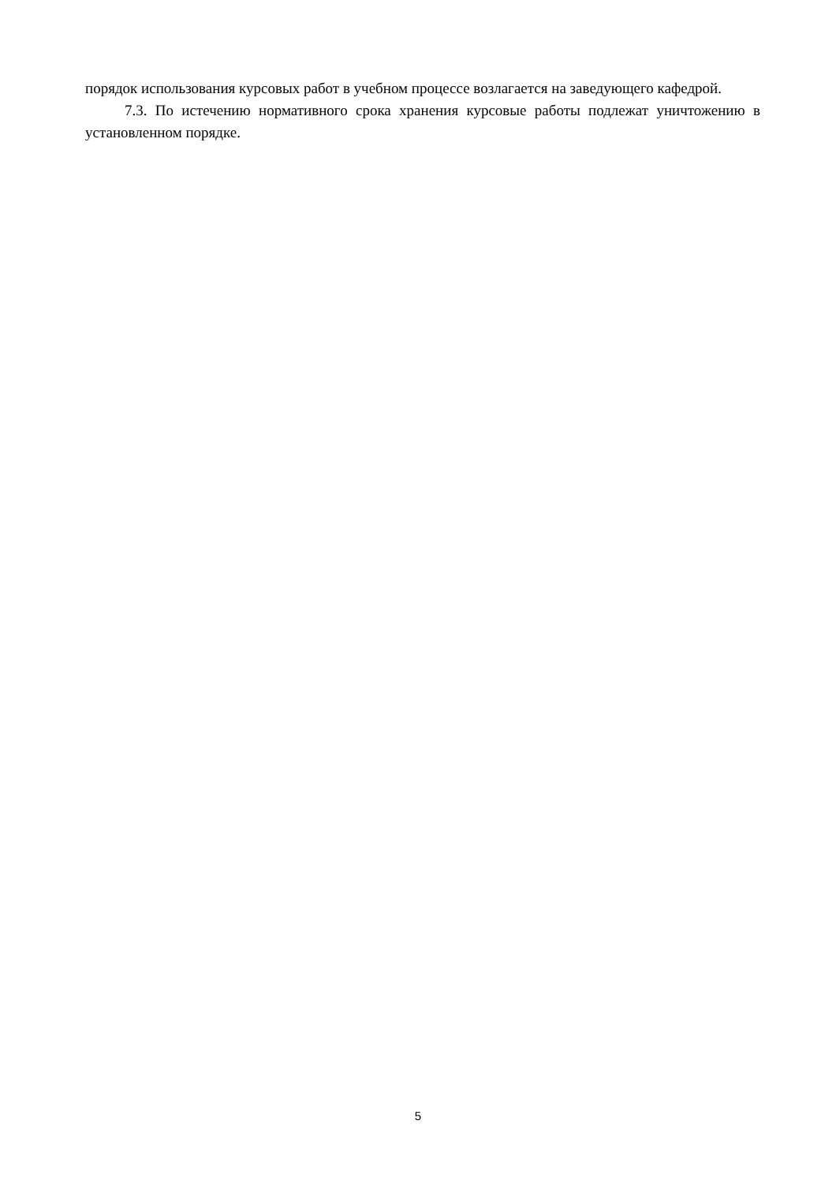порядок использования курсовых работ в учебном процессе возлагается на заведующего кафедрой.
7.3. По истечению нормативного срока хранения курсовые работы подлежат уничтожению в установленном порядке.
5